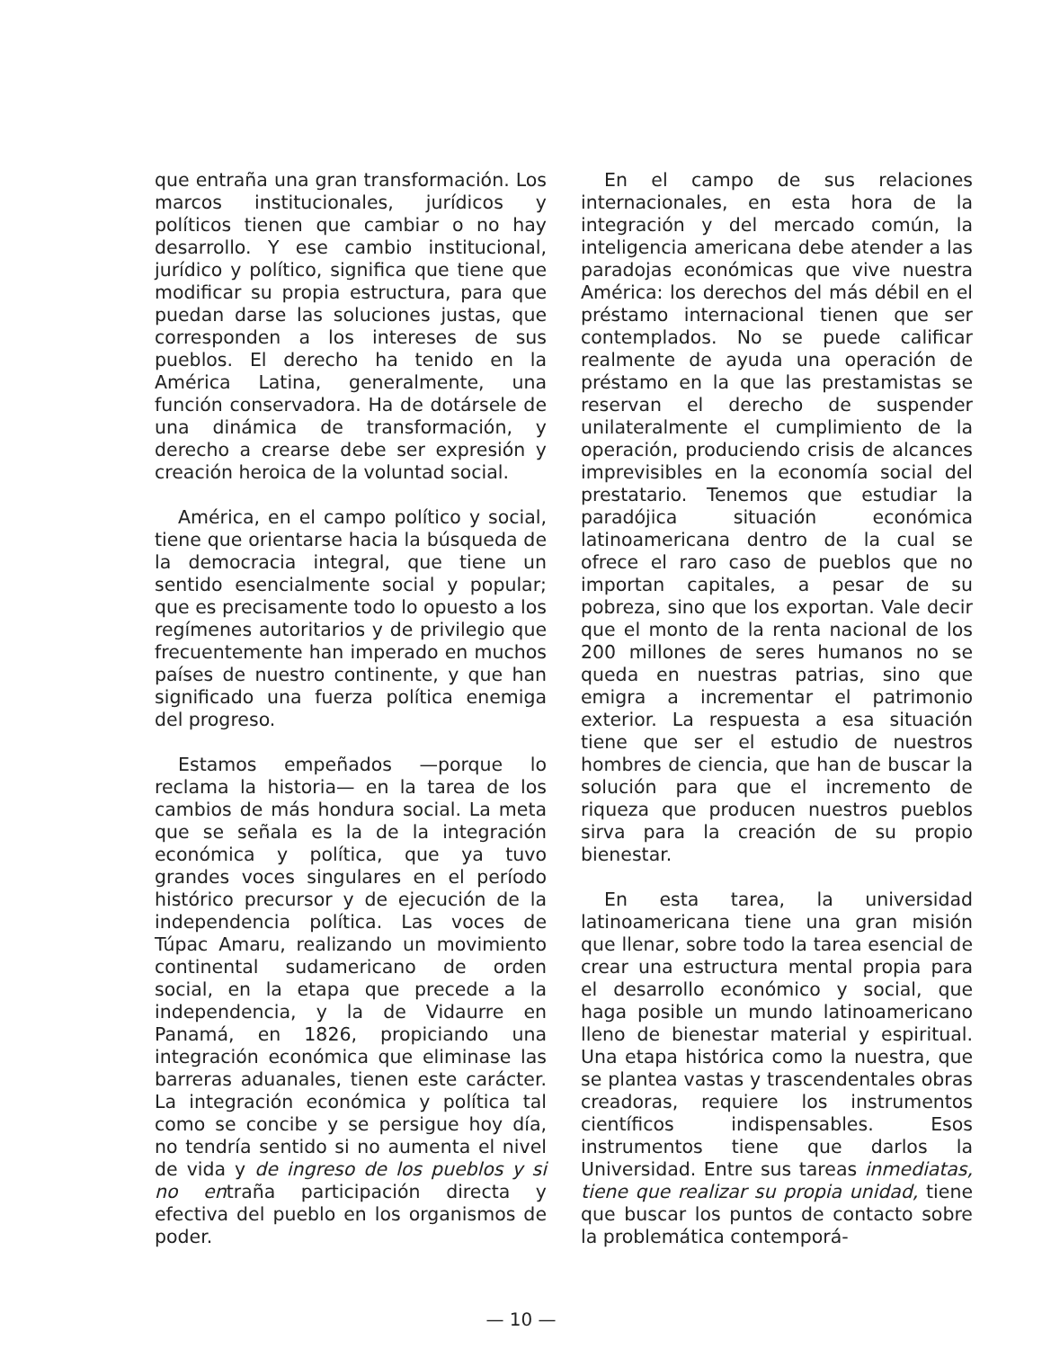que entraña una gran transformación. Los marcos institucionales, jurídicos y políticos tienen que cambiar o no hay desarrollo. Y ese cambio institucional, jurídico y político, significa que tiene que modificar su propia estructura, para que puedan darse las soluciones justas, que corresponden a los intereses de sus pueblos. El derecho ha tenido en la América Latina, generalmente, una función conservadora. Ha de dotársele de una dinámica de transformación, y derecho a crearse debe ser expresión y creación heroica de la voluntad social.
América, en el campo político y social, tiene que orientarse hacia la búsqueda de la democracia integral, que tiene un sentido esencialmente social y popular; que es precisamente todo lo opuesto a los regímenes autoritarios y de privilegio que frecuentemente han imperado en muchos países de nuestro continente, y que han significado una fuerza política enemiga del progreso.
Estamos empeñados —porque lo reclama la historia— en la tarea de los cambios de más hondura social. La meta que se señala es la de la integración económica y política, que ya tuvo grandes voces singulares en el período histórico precursor y de ejecución de la independencia política. Las voces de Túpac Amaru, realizando un movimiento continental sudamericano de orden social, en la etapa que precede a la independencia, y la de Vidaurre en Panamá, en 1826, propiciando una integración económica que eliminase las barreras aduanales, tienen este carácter. La integración económica y política tal como se concibe y se persigue hoy día, no tendría sentido si no aumenta el nivel de vida y de ingreso de los pueblos y si no entraña participación directa y efectiva del pueblo en los organismos de poder.
En el campo de sus relaciones internacionales, en esta hora de la integración y del mercado común, la inteligencia americana debe atender a las paradojas económicas que vive nuestra América: los derechos del más débil en el préstamo internacional tienen que ser contemplados. No se puede calificar realmente de ayuda una operación de préstamo en la que las prestamistas se reservan el derecho de suspender unilateralmente el cumplimiento de la operación, produciendo crisis de alcances imprevisibles en la economía social del prestatario. Tenemos que estudiar la paradójica situación económica latinoamericana dentro de la cual se ofrece el raro caso de pueblos que no importan capitales, a pesar de su pobreza, sino que los exportan. Vale decir que el monto de la renta nacional de los 200 millones de seres humanos no se queda en nuestras patrias, sino que emigra a incrementar el patrimonio exterior. La respuesta a esa situación tiene que ser el estudio de nuestros hombres de ciencia, que han de buscar la solución para que el incremento de riqueza que producen nuestros pueblos sirva para la creación de su propio bienestar.
En esta tarea, la universidad latinoamericana tiene una gran misión que llenar, sobre todo la tarea esencial de crear una estructura mental propia para el desarrollo económico y social, que haga posible un mundo latinoamericano lleno de bienestar material y espiritual. Una etapa histórica como la nuestra, que se plantea vastas y trascendentales obras creadoras, requiere los instrumentos científicos indispensables. Esos instrumentos tiene que darlos la Universidad. Entre sus tareas inmediatas, tiene que realizar su propia unidad, tiene que buscar los puntos de contacto sobre la problemática contemporá-
— 10 —